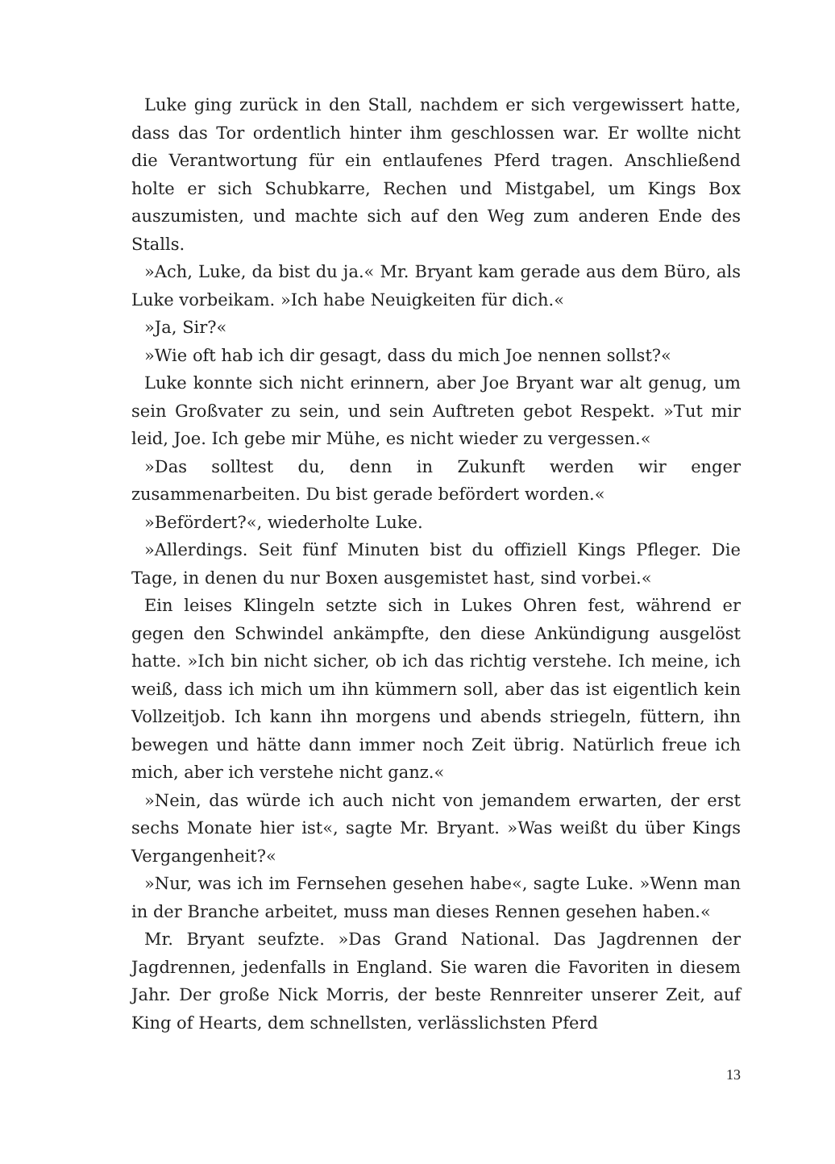Luke ging zurück in den Stall, nachdem er sich vergewissert hatte, dass das Tor ordentlich hinter ihm geschlossen war. Er wollte nicht die Verantwortung für ein entlaufenes Pferd tragen. Anschließend holte er sich Schubkarre, Rechen und Mistgabel, um Kings Box auszumisten, und machte sich auf den Weg zum anderen Ende des Stalls.
»Ach, Luke, da bist du ja.« Mr. Bryant kam gerade aus dem Büro, als Luke vorbeikam. »Ich habe Neuigkeiten für dich.«
»Ja, Sir?«
»Wie oft hab ich dir gesagt, dass du mich Joe nennen sollst?«
Luke konnte sich nicht erinnern, aber Joe Bryant war alt genug, um sein Großvater zu sein, und sein Auftreten gebot Respekt. »Tut mir leid, Joe. Ich gebe mir Mühe, es nicht wieder zu vergessen.«
»Das solltest du, denn in Zukunft werden wir enger zusammenarbeiten. Du bist gerade befördert worden.«
»Befördert?«, wiederholte Luke.
»Allerdings. Seit fünf Minuten bist du offiziell Kings Pfleger. Die Tage, in denen du nur Boxen ausgemistet hast, sind vorbei.«
Ein leises Klingeln setzte sich in Lukes Ohren fest, während er gegen den Schwindel ankämpfte, den diese Ankündigung ausgelöst hatte. »Ich bin nicht sicher, ob ich das richtig verstehe. Ich meine, ich weiß, dass ich mich um ihn kümmern soll, aber das ist eigentlich kein Vollzeitjob. Ich kann ihn morgens und abends striegeln, füttern, ihn bewegen und hätte dann immer noch Zeit übrig. Natürlich freue ich mich, aber ich verstehe nicht ganz.«
»Nein, das würde ich auch nicht von jemandem erwarten, der erst sechs Monate hier ist«, sagte Mr. Bryant. »Was weißt du über Kings Vergangenheit?«
»Nur, was ich im Fernsehen gesehen habe«, sagte Luke. »Wenn man in der Branche arbeitet, muss man dieses Rennen gesehen haben.«
Mr. Bryant seufzte. »Das Grand National. Das Jagdrennen der Jagdrennen, jedenfalls in England. Sie waren die Favoriten in diesem Jahr. Der große Nick Morris, der beste Rennreiter unserer Zeit, auf King of Hearts, dem schnellsten, verlässlichsten Pferd
13